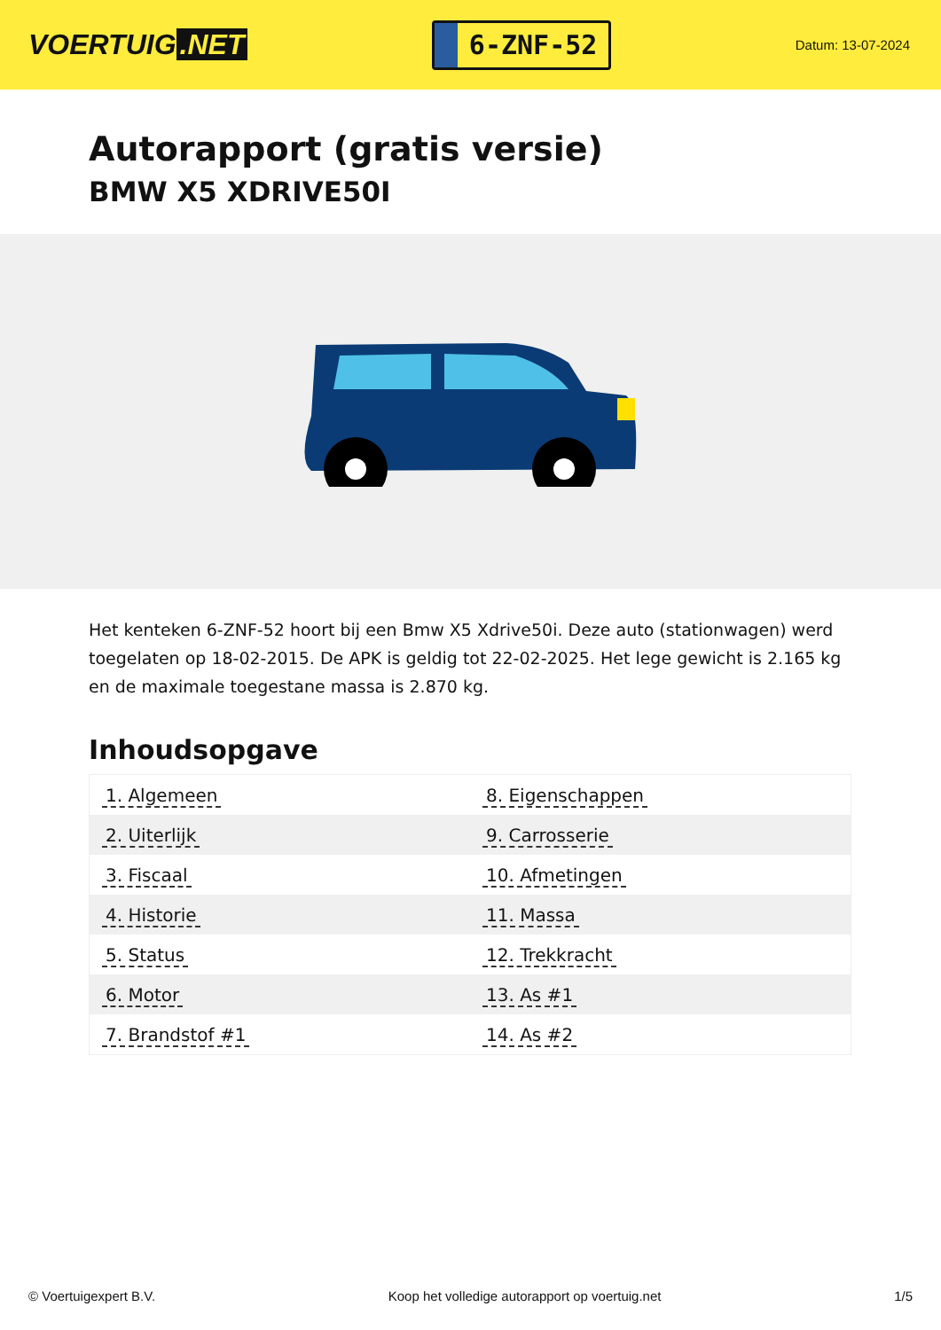VOERTUIG.NET
6-ZNF-52
Datum: 13-07-2024
Autorapport (gratis versie)
BMW X5 XDRIVE50I
Het kenteken 6-ZNF-52 hoort bij een Bmw X5 Xdrive50i. Deze auto (stationwagen) werd toegelaten op 18-02-2015. De APK is geldig tot 22-02-2025. Het lege gewicht is 2.165 kg en de maximale toegestane massa is 2.870 kg.
Inhoudsopgave
| 1. Algemeen | 8. Eigenschappen |
| 2. Uiterlijk | 9. Carrosserie |
| 3. Fiscaal | 10. Afmetingen |
| 4. Historie | 11. Massa |
| 5. Status | 12. Trekkracht |
| 6. Motor | 13. As #1 |
| 7. Brandstof #1 | 14. As #2 |
© Voertuigexpert B.V. Koop het volledige autorapport op voertuig.net 1/5